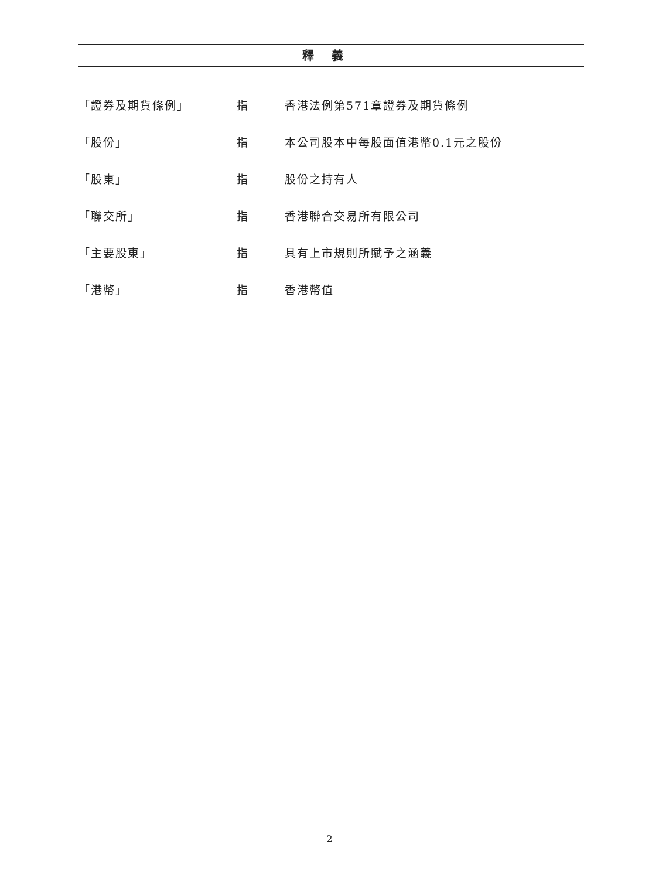釋義
「證券及期貨條例」 指 香港法例第571章證券及期貨條例
「股份」 指 本公司股本中每股面值港幣0.1元之股份
「股東」 指 股份之持有人
「聯交所」 指 香港聯合交易所有限公司
「主要股東」 指 具有上市規則所賦予之涵義
「港幣」 指 香港幣值
2